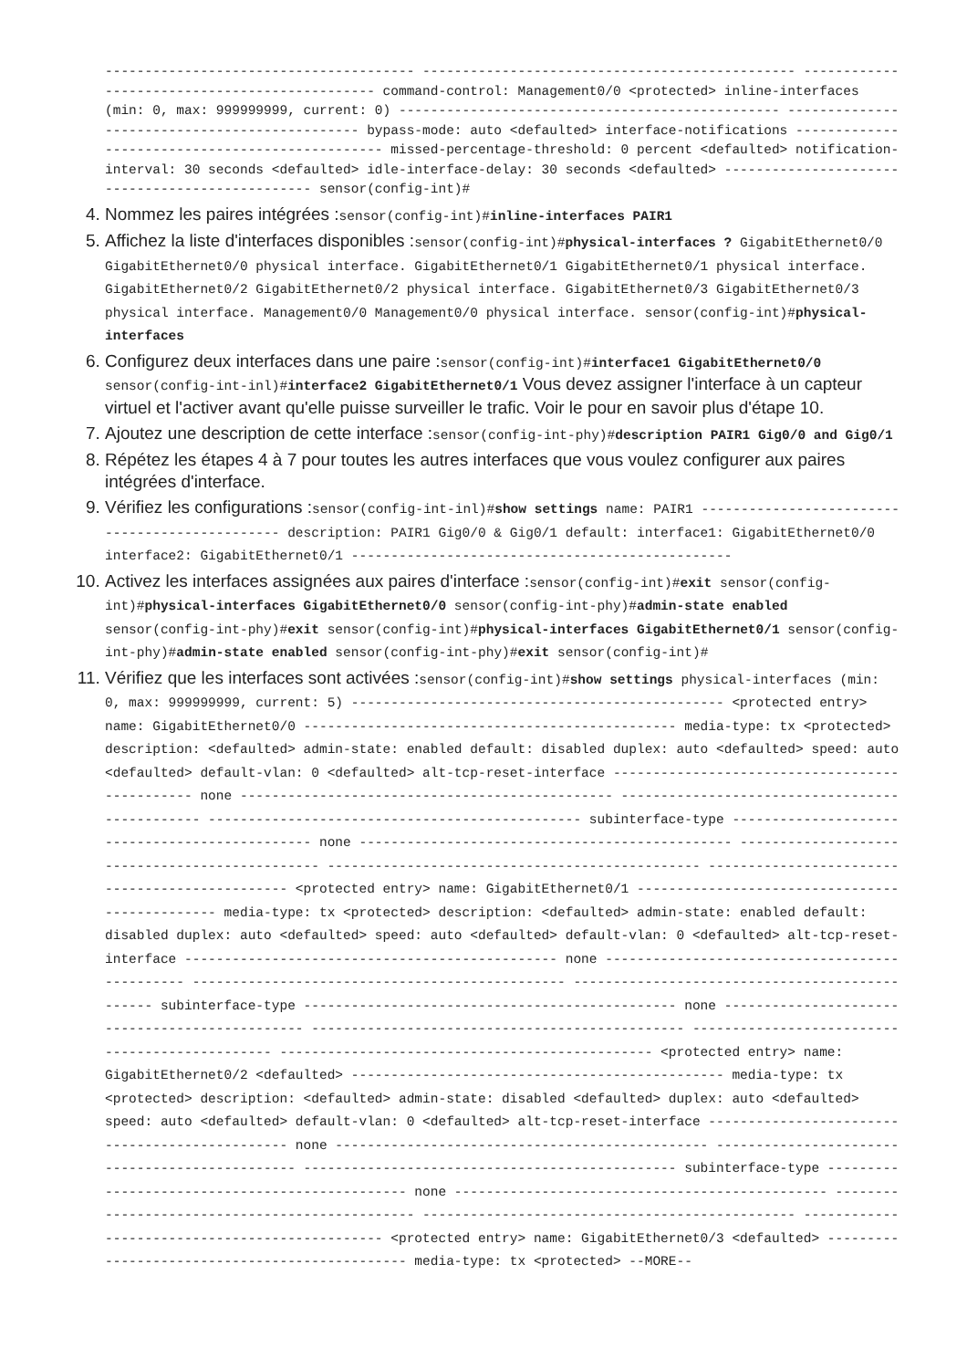--------------------------------------- ----------------------------------------------- ---------------------------------------------- command-control: Management0/0 <protected> inline-interfaces (min: 0, max: 999999999, current: 0) ------------------------------------------------ ---------------------------------------------- bypass-mode: auto <defaulted> interface-notifications ------------------------------------------------ missed-percentage-threshold: 0 percent <defaulted> notification-interval: 30 seconds <defaulted> idle-interface-delay: 30 seconds <defaulted> ------------------------------------------------ sensor(config-int)#
4. Nommez les paires intégrées :sensor(config-int)#inline-interfaces PAIR1
5. Affichez la liste d'interfaces disponibles :sensor(config-int)#physical-interfaces ? GigabitEthernet0/0 GigabitEthernet0/0 physical interface. GigabitEthernet0/1 GigabitEthernet0/1 physical interface. GigabitEthernet0/2 GigabitEthernet0/2 physical interface. GigabitEthernet0/3 GigabitEthernet0/3 physical interface. Management0/0 Management0/0 physical interface. sensor(config-int)#physical-interfaces
6. Configurez deux interfaces dans une paire :sensor(config-int)#interface1 GigabitEthernet0/0 sensor(config-int-inl)#interface2 GigabitEthernet0/1 Vous devez assigner l'interface à un capteur virtuel et l'activer avant qu'elle puisse surveiller le trafic. Voir le pour en savoir plus d'étape 10.
7. Ajoutez une description de cette interface :sensor(config-int-phy)#description PAIR1 Gig0/0 and Gig0/1
8. Répétez les étapes 4 à 7 pour toutes les autres interfaces que vous voulez configurer aux paires intégrées d'interface.
9. Vérifiez les configurations :sensor(config-int-inl)#show settings name: PAIR1 ----------------------------------------------- description: PAIR1 Gig0/0 & Gig0/1 default: interface1: GigabitEthernet0/0 interface2: GigabitEthernet0/1 ------------------------------------------------
10. Activez les interfaces assignées aux paires d'interface :sensor(config-int)#exit sensor(config-int)#physical-interfaces GigabitEthernet0/0 sensor(config-int-phy)#admin-state enabled sensor(config-int-phy)#exit sensor(config-int)#physical-interfaces GigabitEthernet0/1 sensor(config-int-phy)#admin-state enabled sensor(config-int-phy)#exit sensor(config-int)#
11. Vérifiez que les interfaces sont activées :sensor(config-int)#show settings physical-interfaces (min: 0, max: 999999999, current: 5) ----------------------------------------------- <protected entry> name: GigabitEthernet0/0 ----------------------------------------------- media-type: tx <protected> description: <defaulted> admin-state: enabled default: disabled duplex: auto <defaulted> speed: auto <defaulted> default-vlan: 0 <defaulted> alt-tcp-reset-interface ----------------------------------------------- none ----------------------------------------------- ----------------------------------------------- ----------------------------------------------- subinterface-type ----------------------------------------------- none ----------------------------------------------- ----------------------------------------------- ----------------------------------------------- ----------------------------------------------- <protected entry> name: GigabitEthernet0/1 ----------------------------------------------- media-type: tx <protected> description: <defaulted> admin-state: enabled default: disabled duplex: auto <defaulted> speed: auto <defaulted> default-vlan: 0 <defaulted> alt-tcp-reset-interface ----------------------------------------------- none ----------------------------------------------- ----------------------------------------------- ----------------------------------------------- subinterface-type ----------------------------------------------- none ----------------------------------------------- ----------------------------------------------- ----------------------------------------------- ----------------------------------------------- <protected entry> name: GigabitEthernet0/2 <defaulted> ----------------------------------------------- media-type: tx <protected> description: <defaulted> admin-state: disabled <defaulted> duplex: auto <defaulted> speed: auto <defaulted> default-vlan: 0 <defaulted> alt-tcp-reset-interface ----------------------------------------------- none ----------------------------------------------- ----------------------------------------------- ----------------------------------------------- subinterface-type ----------------------------------------------- none ----------------------------------------------- ----------------------------------------------- ----------------------------------------------- ----------------------------------------------- <protected entry> name: GigabitEthernet0/3 <defaulted> ----------------------------------------------- media-type: tx <protected> --MORE--